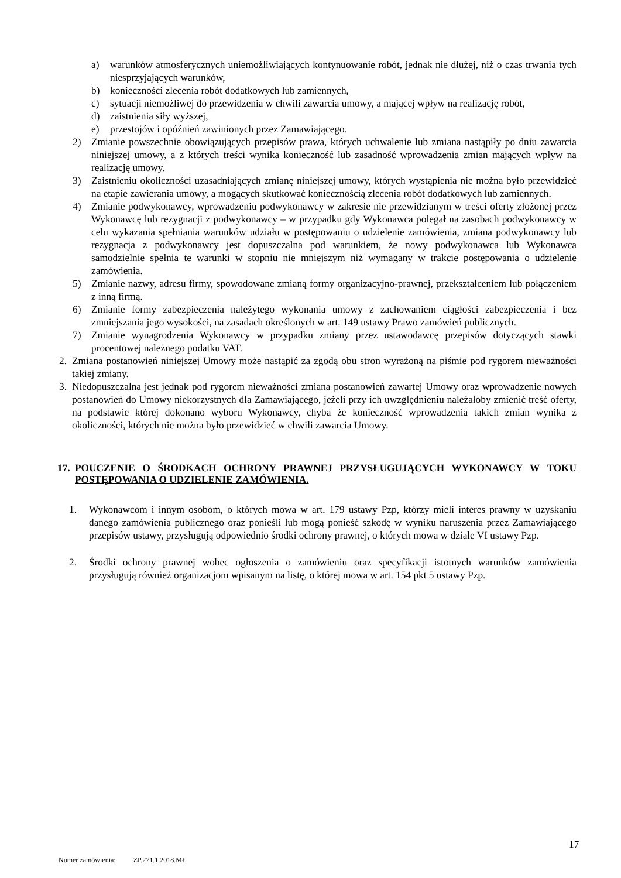a) warunków atmosferycznych uniemożliwiających kontynuowanie robót, jednak nie dłużej, niż o czas trwania tych niesprzyjających warunków,
b) konieczności zlecenia robót dodatkowych lub zamiennych,
c) sytuacji niemożliwej do przewidzenia w chwili zawarcia umowy, a mającej wpływ na realizację robót,
d) zaistnienia siły wyższej,
e) przestojów i opóźnień zawinionych przez Zamawiającego.
2) Zmianie powszechnie obowiązujących przepisów prawa, których uchwalenie lub zmiana nastąpiły po dniu zawarcia niniejszej umowy, a z których treści wynika konieczność lub zasadność wprowadzenia zmian mających wpływ na realizację umowy.
3) Zaistnieniu okoliczności uzasadniających zmianę niniejszej umowy, których wystąpienia nie można było przewidzieć na etapie zawierania umowy, a mogących skutkować koniecznością zlecenia robót dodatkowych lub zamiennych.
4) Zmianie podwykonawcy, wprowadzeniu podwykonawcy w zakresie nie przewidzianym w treści oferty złożonej przez Wykonawcę lub rezygnacji z podwykonawcy – w przypadku gdy Wykonawca polegał na zasobach podwykonawcy w celu wykazania spełniania warunków udziału w postępowaniu o udzielenie zamówienia, zmiana podwykonawcy lub rezygnacja z podwykonawcy jest dopuszczalna pod warunkiem, że nowy podwykonawca lub Wykonawca samodzielnie spełnia te warunki w stopniu nie mniejszym niż wymagany w trakcie postępowania o udzielenie zamówienia.
5) Zmianie nazwy, adresu firmy, spowodowane zmianą formy organizacyjno-prawnej, przekształceniem lub połączeniem z inną firmą.
6) Zmianie formy zabezpieczenia należytego wykonania umowy z zachowaniem ciągłości zabezpieczenia i bez zmniejszania jego wysokości, na zasadach określonych w art. 149 ustawy Prawo zamówień publicznych.
7) Zmianie wynagrodzenia Wykonawcy w przypadku zmiany przez ustawodawcę przepisów dotyczących stawki procentowej należnego podatku VAT.
2. Zmiana postanowień niniejszej Umowy może nastąpić za zgodą obu stron wyrażoną na piśmie pod rygorem nieważności takiej zmiany.
3. Niedopuszczalna jest jednak pod rygorem nieważności zmiana postanowień zawartej Umowy oraz wprowadzenie nowych postanowień do Umowy niekorzystnych dla Zamawiającego, jeżeli przy ich uwzględnieniu należałoby zmienić treść oferty, na podstawie której dokonano wyboru Wykonawcy, chyba że konieczność wprowadzenia takich zmian wynika z okoliczności, których nie można było przewidzieć w chwili zawarcia Umowy.
17. POUCZENIE O ŚRODKACH OCHRONY PRAWNEJ PRZYSŁUGUJĄCYCH WYKONAWCY W TOKU POSTĘPOWANIA O UDZIELENIE ZAMÓWIENIA.
1. Wykonawcom i innym osobom, o których mowa w art. 179 ustawy Pzp, którzy mieli interes prawny w uzyskaniu danego zamówienia publicznego oraz ponieśli lub mogą ponieść szkodę w wyniku naruszenia przez Zamawiającego przepisów ustawy, przysługują odpowiednio środki ochrony prawnej, o których mowa w dziale VI ustawy Pzp.
2. Środki ochrony prawnej wobec ogłoszenia o zamówieniu oraz specyfikacji istotnych warunków zamówienia przysługują również organizacjom wpisanym na listę, o której mowa w art. 154 pkt 5 ustawy Pzp.
17
Numer zamówienia: ZP.271.1.2018.MŁ